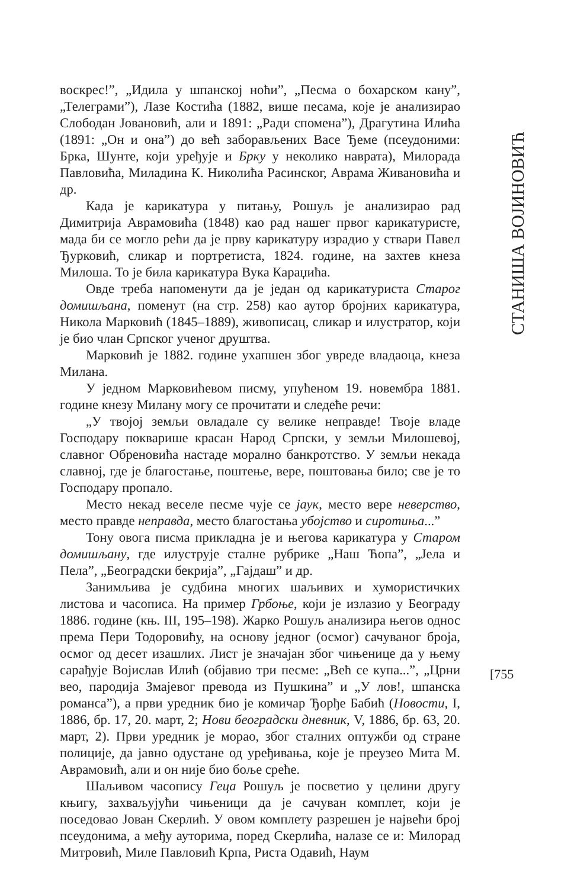воскрес!”, „Идила у шпанској ноћи”, „Песма о бохарском кану”, „Телеграми”), Лазе Костића (1882, више песама, које је анализирао Слободан Јовановић, али и 1891: „Ради спомена”), Драгутина Илића (1891: „Он и она”) до већ заборављених Васе Ђеме (псеудоними: Брка, Шунте, који уређује и Брку у неколико наврата), Милорада Павловића, Миладина К. Николића Расинског, Аврама Живановића и др.
Када је карикатура у питању, Рошуљ је анализирао рад Димитрија Аврамовића (1848) као рад нашег првог карикатуристе, мада би се могло рећи да је прву карикатуру израдио у ствари Павел Ђурковић, сликар и портретиста, 1824. године, на захтев кнеза Милоша. То је била карикатура Вука Караџића.
Овде треба напоменути да је један од карикатуриста Старог домишљана, поменут (на стр. 258) као аутор бројних карикатура, Никола Марковић (1845–1889), живописац, сликар и илустратор, који је био члан Српског ученог друштва.
Марковић је 1882. године ухапшен због увреде владаоца, кнеза Милана.
У једном Марковићевом писму, упућеном 19. новембра 1881. године кнезу Милану могу се прочитати и следеће речи:
„У твојој земљи овладале су велике неправде! Твоје владе Господару покварише красан Народ Српски, у земљи Милошевој, славног Обреновића настаде морално банкротство. У земљи некада славној, где је благостање, поштење, вере, поштовања било; све је то Господару пропало.
Место некад веселе песме чује се јаук, место вере неверство, место правде неправда, место благостања убојство и сиротиња...”
Тону овога писма прикладна је и његова карикатура у Старом домишљану, где илуструје сталне рубрике „Наш Ћопа”, „Јела и Пела”, „Београдски бекрија”, „Гајдаш” и др.
Занимљива је судбина многих шаљивих и хумористичких листова и часописа. На пример Грбоње, који је излазио у Београду 1886. године (књ. III, 195–198). Жарко Рошуљ анализира његов однос према Пери Тодоровићу, на основу једног (осмог) сачуваног броја, осмог од десет изашлих. Лист је значајан због чињенице да у њему сарађује Војислав Илић (објавио три песме: „Већ се купа...”, „Црни вео, пародија Змајевог превода из Пушкина” и „У лов!, шпанска романса”), а први уредник био је комичар Ђорђе Бабић (Новости, I, 1886, бр. 17, 20. март, 2; Нови београдски дневник, V, 1886, бр. 63, 20. март, 2). Први уредник је морао, због сталних оптужби од стране полиције, да јавно одустане од уређивања, које је преузео Мита М. Аврамовић, али и он није био боље среће.
Шаљивом часопису Геца Рошуљ је посветио у целини другу књигу, захваљујући чињеници да је сачуван комплет, који је поседовао Јован Скерлић. У овом комплету разрешен је највећи број псеудонима, а међу ауторима, поред Скерлића, налазе се и: Милорад Митровић, Миле Павловић Крпа, Риста Одавић, Наум
СТАНИША ВОЈИНОВИЋ
[755